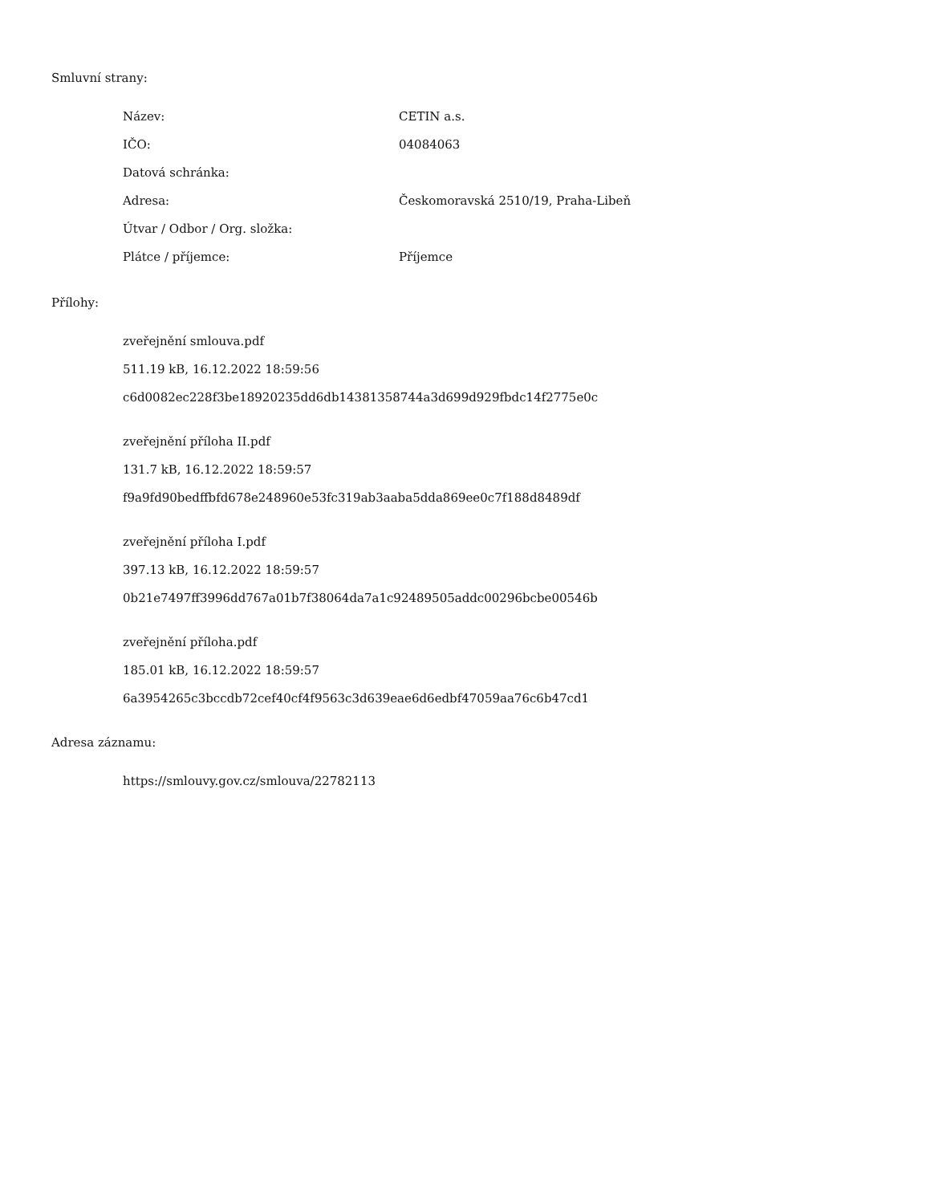Smluvní strany:
| Název: | CETIN a.s. |
| IČO: | 04084063 |
| Datová schránka: | |
| Adresa: | Českomoravská 2510/19, Praha-Libeň |
| Útvar / Odbor / Org. složka: | |
| Plátce / příjemce: | Příjemce |
Přílohy:
zveřejnění smlouva.pdf
511.19 kB, 16.12.2022 18:59:56
c6d0082ec228f3be18920235dd6db14381358744a3d699d929fbdc14f2775e0c
zveřejnění příloha II.pdf
131.7 kB, 16.12.2022 18:59:57
f9a9fd90bedffbfd678e248960e53fc319ab3aaba5dda869ee0c7f188d8489df
zveřejnění příloha I.pdf
397.13 kB, 16.12.2022 18:59:57
0b21e7497ff3996dd767a01b7f38064da7a1c92489505addc00296bcbe00546b
zveřejnění příloha.pdf
185.01 kB, 16.12.2022 18:59:57
6a3954265c3bccdb72cef40cf4f9563c3d639eae6d6edbf47059aa76c6b47cd1
Adresa záznamu:
https://smlouvy.gov.cz/smlouva/22782113